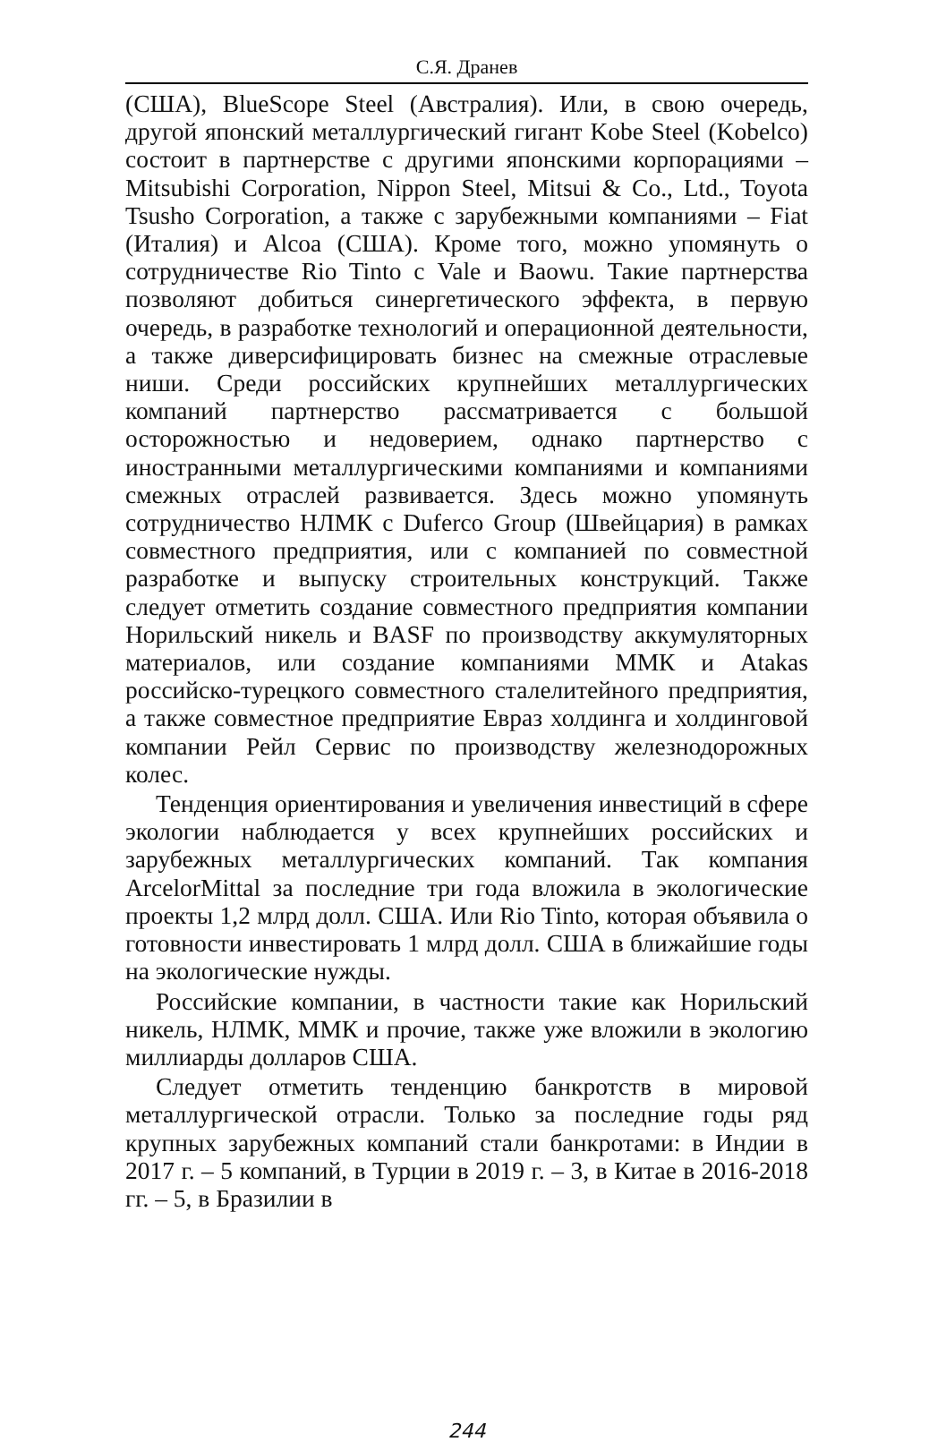С.Я. Дранев
(США), BlueScope Steel (Австралия). Или, в свою очередь, другой японский металлургический гигант Kobe Steel (Kobelco) состоит в партнерстве с другими японскими корпорациями – Mitsubishi Corporation, Nippon Steel, Mitsui & Co., Ltd., Toyota Tsusho Corporation, а также с зарубежными компаниями – Fiat (Италия) и Alcoa (США). Кроме того, можно упомянуть о сотрудничестве Rio Tinto с Vale и Baowu. Такие партнерства позволяют добиться синергетического эффекта, в первую очередь, в разработке технологий и операционной деятельности, а также диверсифицировать бизнес на смежные отраслевые ниши. Среди российских крупнейших металлургических компаний партнерство рассматривается с большой осторожностью и недоверием, однако партнерство с иностранными металлургическими компаниями и компаниями смежных отраслей развивается. Здесь можно упомянуть сотрудничество НЛМК с Duferco Group (Швейцария) в рамках совместного предприятия, или с компанией по совместной разработке и выпуску строительных конструкций. Также следует отметить создание совместного предприятия компании Норильский никель и BASF по производству аккумуляторных материалов, или создание компаниями ММК и Atakas российско-турецкого совместного сталелитейного предприятия, а также совместное предприятие Евраз холдинга и холдинговой компании Рейл Сервис по производству железнодорожных колес.
Тенденция ориентирования и увеличения инвестиций в сфере экологии наблюдается у всех крупнейших российских и зарубежных металлургических компаний. Так компания ArcelorMittal за последние три года вложила в экологические проекты 1,2 млрд долл. США. Или Rio Tinto, которая объявила о готовности инвестировать 1 млрд долл. США в ближайшие годы на экологические нужды.
Российские компании, в частности такие как Норильский никель, НЛМК, ММК и прочие, также уже вложили в экологию миллиарды долларов США.
Следует отметить тенденцию банкротств в мировой металлургической отрасли. Только за последние годы ряд крупных зарубежных компаний стали банкротами: в Индии в 2017 г. – 5 компаний, в Турции в 2019 г. – 3, в Китае в 2016-2018 гг. – 5, в Бразилии в
244